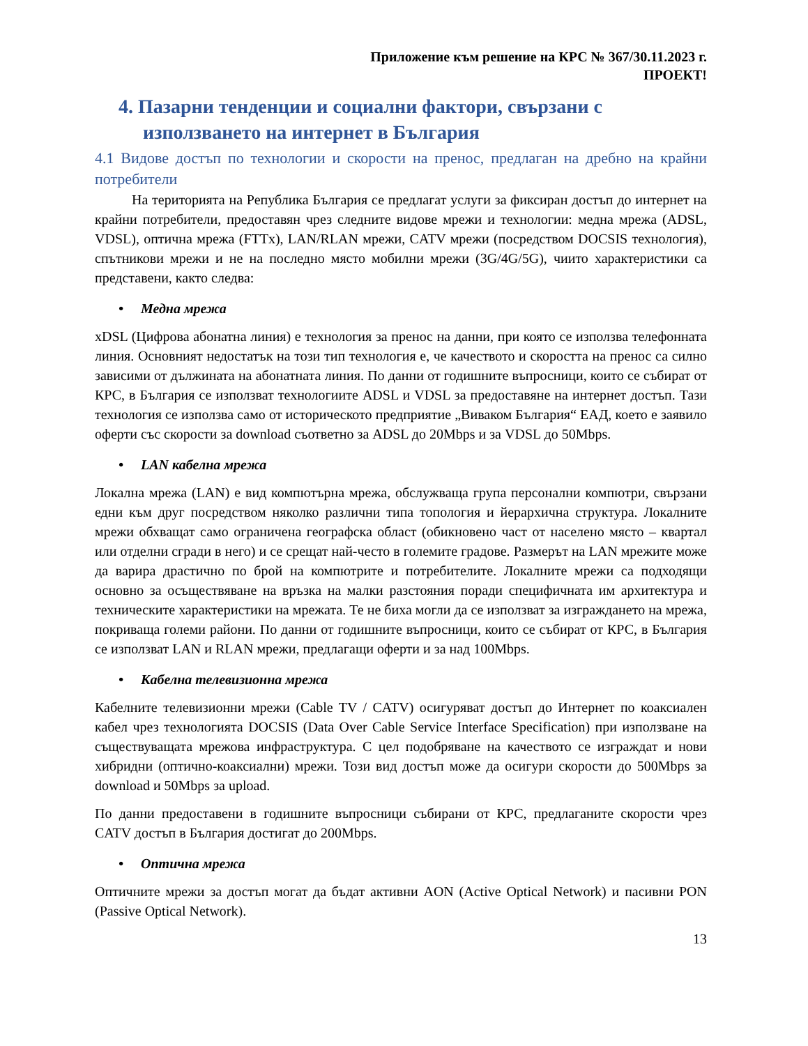Приложение към решение на КРС № 367/30.11.2023 г.
ПРОЕКТ!
4. Пазарни тенденции и социални фактори, свързани с използването на интернет в България
4.1 Видове достъп по технологии и скорости на пренос, предлаган на дребно на крайни потребители
На територията на Република България се предлагат услуги за фиксиран достъп до интернет на крайни потребители, предоставян чрез следните видове мрежи и технологии: медна мрежа (ADSL, VDSL), оптична мрежа (FTTx), LAN/RLAN мрежи, CATV мрежи (посредством DOCSIS технология), спътникови мрежи и не на последно място мобилни мрежи (3G/4G/5G), чиито характеристики са представени, както следва:
• Медна мрежа
xDSL (Цифрова абонатна линия) е технология за пренос на данни, при която се използва телефонната линия. Основният недостатък на този тип технология е, че качеството и скоростта на пренос са силно зависими от дължината на абонатната линия. По данни от годишните въпросници, които се събират от КРС, в България се използват технологиите ADSL и VDSL за предоставяне на интернет достъп. Тази технология се използва само от историческото предприятие „Виваком България“ ЕАД, което е заявило оферти със скорости за download съответно за ADSL до 20Mbps и за VDSL до 50Mbps.
• LAN кабелна мрежа
Локална мрежа (LAN) е вид компютърна мрежа, обслужваща група персонални компютри, свързани едни към друг посредством няколко различни типа топология и йерархична структура. Локалните мрежи обхващат само ограничена географска област (обикновено част от населено място – квартал или отделни сгради в него) и се срещат най-често в големите градове. Размерът на LAN мрежите може да варира драстично по брой на компютрите и потребителите. Локалните мрежи са подходящи основно за осъществяване на връзка на малки разстояния поради специфичната им архитектура и техническите характеристики на мрежата. Те не биха могли да се използват за изграждането на мрежа, покриваща големи райони. По данни от годишните въпросници, които се събират от КРС, в България се използват LAN и RLAN мрежи, предлагащи оферти и за над 100Mbps.
• Кабелна телевизионна мрежа
Кабелните телевизионни мрежи (Cable TV / CATV) осигуряват достъп до Интернет по коаксиален кабел чрез технологията DOCSIS (Data Over Cable Service Interface Specification) при използване на съществуващата мрежова инфраструктура. С цел подобряване на качеството се изграждат и нови хибридни (оптично-коаксиални) мрежи. Този вид достъп може да осигури скорости до 500Mbps за download и 50Mbps за upload.
По данни предоставени в годишните въпросници събирани от КРС, предлаганите скорости чрез CATV достъп в България достигат до 200Mbps.
• Оптична мрежа
Оптичните мрежи за достъп могат да бъдат активни AON (Active Optical Network) и пасивни PON (Passive Optical Network).
13